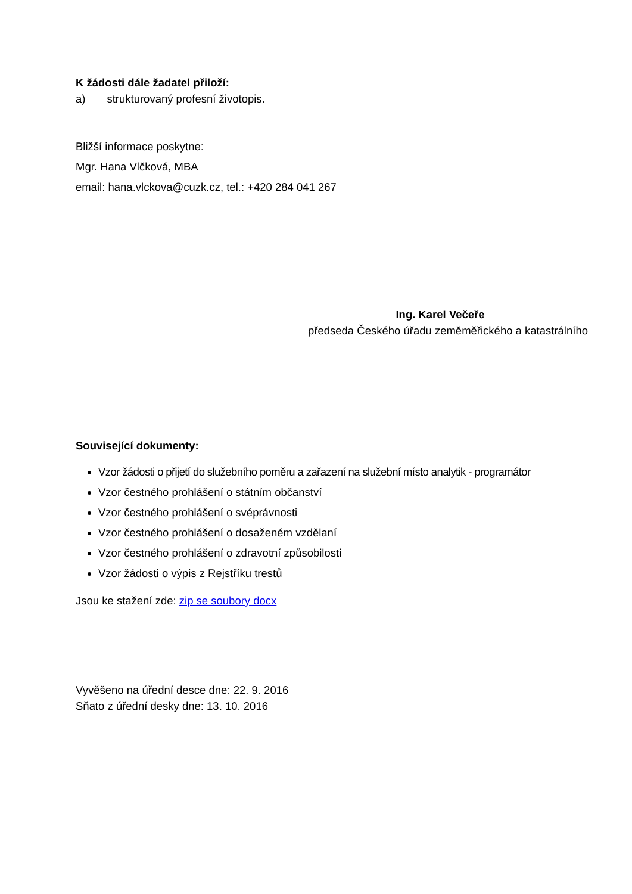K žádosti dále žadatel přiloží:
a) strukturovaný profesní životopis.
Bližší informace poskytne:
Mgr. Hana Vlčková, MBA
email: hana.vlckova@cuzk.cz, tel.: +420 284 041 267
Ing. Karel Večeře
předseda Českého úřadu zeměměřického a katastrálního
Související dokumenty:
Vzor žádosti o přijetí do služebního poměru a zařazení na služební místo analytik - programátor
Vzor čestného prohlášení o státním občanství
Vzor čestného prohlášení o svéprávnosti
Vzor čestného prohlášení o dosaženém vzdělaní
Vzor čestného prohlášení o zdravotní způsobilosti
Vzor žádosti o výpis z Rejstříku trestů
Jsou ke stažení zde: zip se soubory docx
Vyvěšeno na úřední desce dne: 22. 9. 2016
Sňato z úřední desky dne: 13. 10. 2016